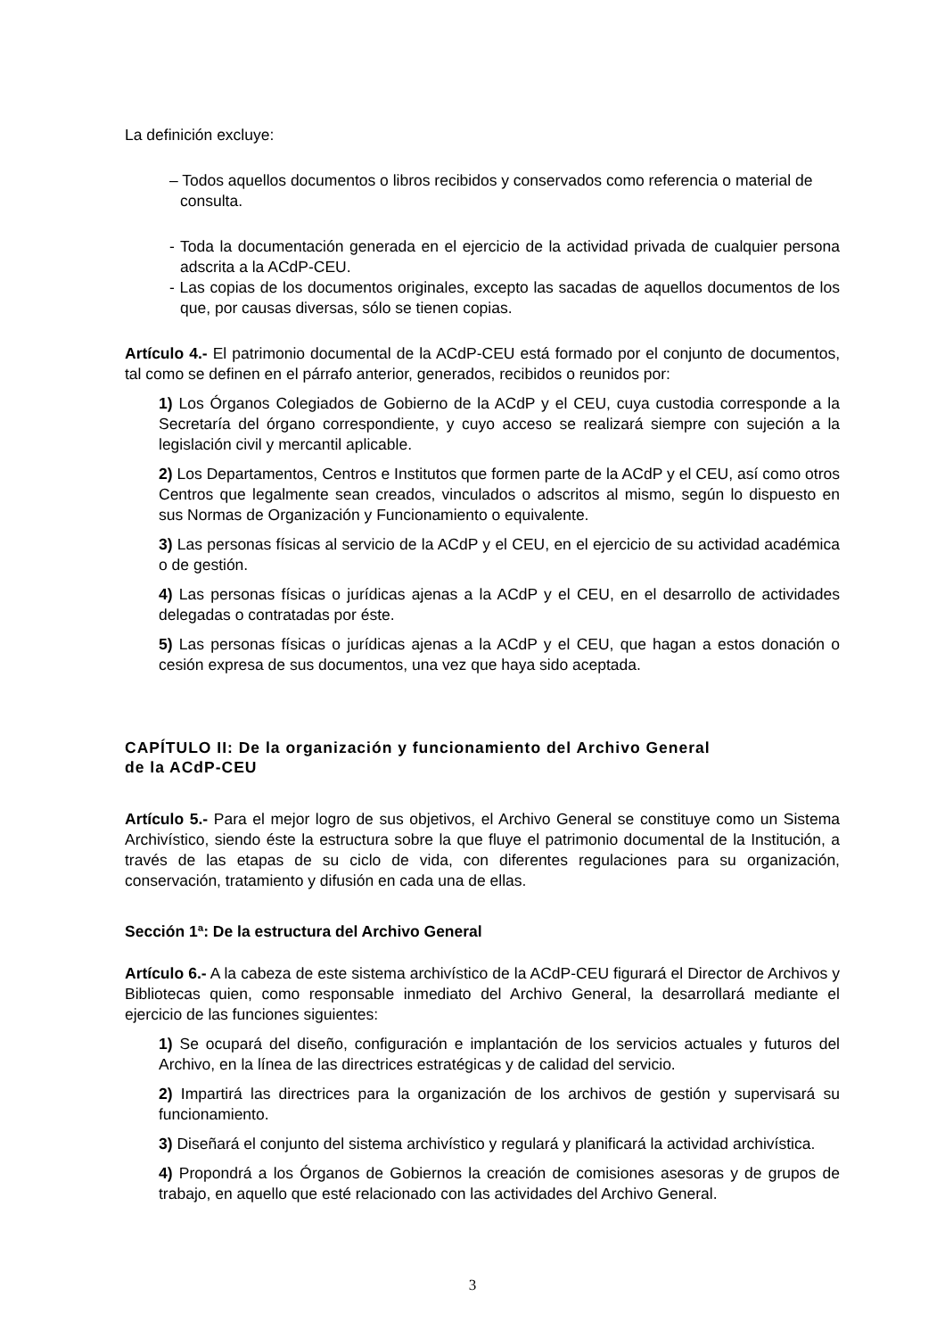La definición excluye:
– Todos aquellos documentos o libros recibidos y conservados como referencia o material de consulta.
- Toda la documentación generada en el ejercicio de la actividad privada de cualquier persona adscrita a la ACdP-CEU.
- Las copias de los documentos originales, excepto las sacadas de aquellos documentos de los que, por causas diversas, sólo se tienen copias.
Artículo 4.- El patrimonio documental de la ACdP-CEU está formado por el conjunto de documentos, tal como se definen en el párrafo anterior, generados, recibidos o reunidos por:
1) Los Órganos Colegiados de Gobierno de la ACdP y el CEU, cuya custodia corresponde a la Secretaría del órgano correspondiente, y cuyo acceso se realizará siempre con sujeción a la legislación civil y mercantil aplicable.
2) Los Departamentos, Centros e Institutos que formen parte de la ACdP y el CEU, así como otros Centros que legalmente sean creados, vinculados o adscritos al mismo, según lo dispuesto en sus Normas de Organización y Funcionamiento o equivalente.
3) Las personas físicas al servicio de la ACdP y el CEU, en el ejercicio de su actividad académica o de gestión.
4) Las personas físicas o jurídicas ajenas a la ACdP y el CEU, en el desarrollo de actividades delegadas o contratadas por éste.
5) Las personas físicas o jurídicas ajenas a la ACdP y el CEU, que hagan a estos donación o cesión expresa de sus documentos, una vez que haya sido aceptada.
CAPÍTULO II: De la organización y funcionamiento del Archivo General
de la ACdP-CEU
Artículo 5.- Para el mejor logro de sus objetivos, el Archivo General se constituye como un Sistema Archivístico, siendo éste la estructura sobre la que fluye el patrimonio documental de la Institución, a través de las etapas de su ciclo de vida, con diferentes regulaciones para su organización, conservación, tratamiento y difusión en cada una de ellas.
Sección 1ª: De la estructura del Archivo General
Artículo 6.- A la cabeza de este sistema archivístico de la ACdP-CEU figurará el Director de Archivos y Bibliotecas quien, como responsable inmediato del Archivo General, la desarrollará mediante el ejercicio de las funciones siguientes:
1) Se ocupará del diseño, configuración e implantación de los servicios actuales y futuros del Archivo, en la línea de las directrices estratégicas y de calidad del servicio.
2) Impartirá las directrices para la organización de los archivos de gestión y supervisará su funcionamiento.
3) Diseñará el conjunto del sistema archivístico y regulará y planificará la actividad archivística.
4) Propondrá a los Órganos de Gobiernos la creación de comisiones asesoras y de grupos de trabajo, en aquello que esté relacionado con las actividades del Archivo General.
3